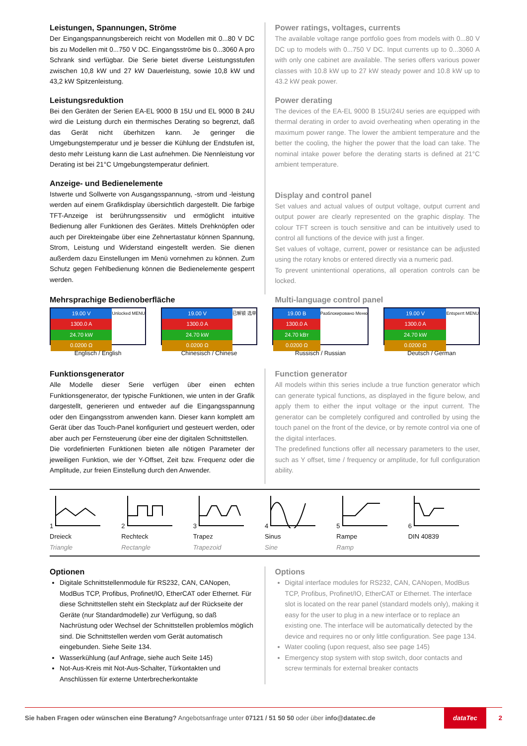Leistungen, Spannungen, Ströme
Der Eingangspannungsbereich reicht von Modellen mit 0...80 V DC bis zu Modellen mit 0...750 V DC. Eingangsströme bis 0...3060 A pro Schrank sind verfügbar. Die Serie bietet diverse Leistungsstufen zwischen 10,8 kW und 27 kW Dauerleistung, sowie 10,8 kW und 43,2 kW Spitzenleistung.
Leistungsreduktion
Bei den Geräten der Serien EA-EL 9000 B 15U und EL 9000 B 24U wird die Leistung durch ein thermisches Derating so begrenzt, daß das Gerät nicht überhitzen kann. Je geringer die Umgebungstemperatur und je besser die Kühlung der Endstufen ist, desto mehr Leistung kann die Last aufnehmen. Die Nennleistung vor Derating ist bei 21°C Umgebungstemperatur definiert.
Anzeige- und Bedienelemente
Istwerte und Sollwerte von Ausgangsspannung, -strom und -leistung werden auf einem Grafikdisplay übersichtlich dargestellt. Die farbige TFT-Anzeige ist berührungssensitiv und ermöglicht intuitive Bedienung aller Funktionen des Gerätes. Mittels Drehknöpfen oder auch per Direkteingabe über eine Zehnertastatur können Spannung, Strom, Leistung und Widerstand eingestellt werden. Sie dienen außerdem dazu Einstellungen im Menü vornehmen zu können. Zum Schutz gegen Fehlbedienung können die Bedienelemente gesperrt werden.
Power ratings, voltages, currents
The available voltage range portfolio goes from models with 0...80 V DC up to models with 0...750 V DC. Input currents up to 0...3060 A with only one cabinet are available. The series offers various power classes with 10.8 kW up to 27 kW steady power and 10.8 kW up to 43.2 kW peak power.
Power derating
The devices of the EA-EL 9000 B 15U/24U series are equipped with thermal derating in order to avoid overheating when operating in the maximum power range. The lower the ambient temperature and the better the cooling, the higher the power that the load can take. The nominal intake power before the derating starts is defined at 21°C ambient temperature.
Display and control panel
Set values and actual values of output voltage, output current and output power are clearly represented on the graphic display. The colour TFT screen is touch sensitive and can be intuitively used to control all functions of the device with just a finger.
Set values of voltage, current, power or resistance can be adjusted using the rotary knobs or entered directly via a numeric pad.
To prevent unintentional operations, all operation controls can be locked.
Mehrsprachige Bedienoberfläche Multi-language control panel
19.00 V
1300.0 A
24.70 kW
0.0200 Ω
Unlocked MENU
Englisch / English
19.00 V
1300.0 A
24.70 kW
0.0200 Ω
已解锁 选单
Chinesisch / Chinese
19.00 B
1300.0 A
24.70 kBт
0.0200 Ω
Разблокировано Меню
Russisch / Russian
19.00 V
1300.0 A
24.70 kW
0.0200 Ω
Entsperrt MENU
Deutsch / German
Funktionsgenerator
Alle Modelle dieser Serie verfügen über einen echten Funktionsgenerator, der typische Funktionen, wie unten in der Grafik dargestellt, generieren und entweder auf die Eingangsspannung oder den Eingangsstrom anwenden kann. Dieser kann komplett am Gerät über das Touch-Panel konfiguriert und gesteuert werden, oder aber auch per Fernsteuerung über eine der digitalen Schnittstellen.
Die vordefinierten Funktionen bieten alle nötigen Parameter der jeweiligen Funktion, wie der Y-Offset, Zeit bzw. Frequenz oder die Amplitude, zur freien Einstellung durch den Anwender.
Function generator
All models within this series include a true function generator which can generate typical functions, as displayed in the figure below, and apply them to either the input voltage or the input current. The generator can be completely configured and controlled by using the touch panel on the front of the device, or by remote control via one of the digital interfaces.
The predefined functions offer all necessary parameters to the user, such as Y offset, time / frequency or amplitude, for full configuration ability.
1
Dreieck
Triangle
2
Rechteck
Rectangle
3
Trapez
Trapezoid
4
Sinus
Sine
5
Rampe
Ramp
6
DIN 40839
Optionen
Digitale Schnittstellenmodule für RS232, CAN, CANopen, ModBus TCP, Profibus, Profinet/IO, EtherCAT oder Ethernet. Für diese Schnittstellen steht ein Steckplatz auf der Rückseite der Geräte (nur Standardmodelle) zur Verfügung, so daß Nachrüstung oder Wechsel der Schnittstellen problemlos möglich sind. Die Schnittstellen werden vom Gerät automatisch eingebunden. Siehe Seite 134.
Wasserkühlung (auf Anfrage, siehe auch Seite 145)
Not-Aus-Kreis mit Not-Aus-Schalter, Türkontakten und Anschlüssen für externe Unterbrecherkontakte
Options
Digital interface modules for RS232, CAN, CANopen, ModBus TCP, Profibus, Profinet/IO, EtherCAT or Ethernet. The interface slot is located on the rear panel (standard models only), making it easy for the user to plug in a new interface or to replace an existing one. The interface will be automatically detected by the device and requires no or only little configuration. See page 134.
Water cooling (upon request, also see page 145)
Emergency stop system with stop switch, door contacts and screw terminals for external breaker contacts
Sie haben Fragen oder wünschen eine Beratung? Angebotsanfrage unter 07121 / 51 50 50 oder über info@datatec.de dataTec 2